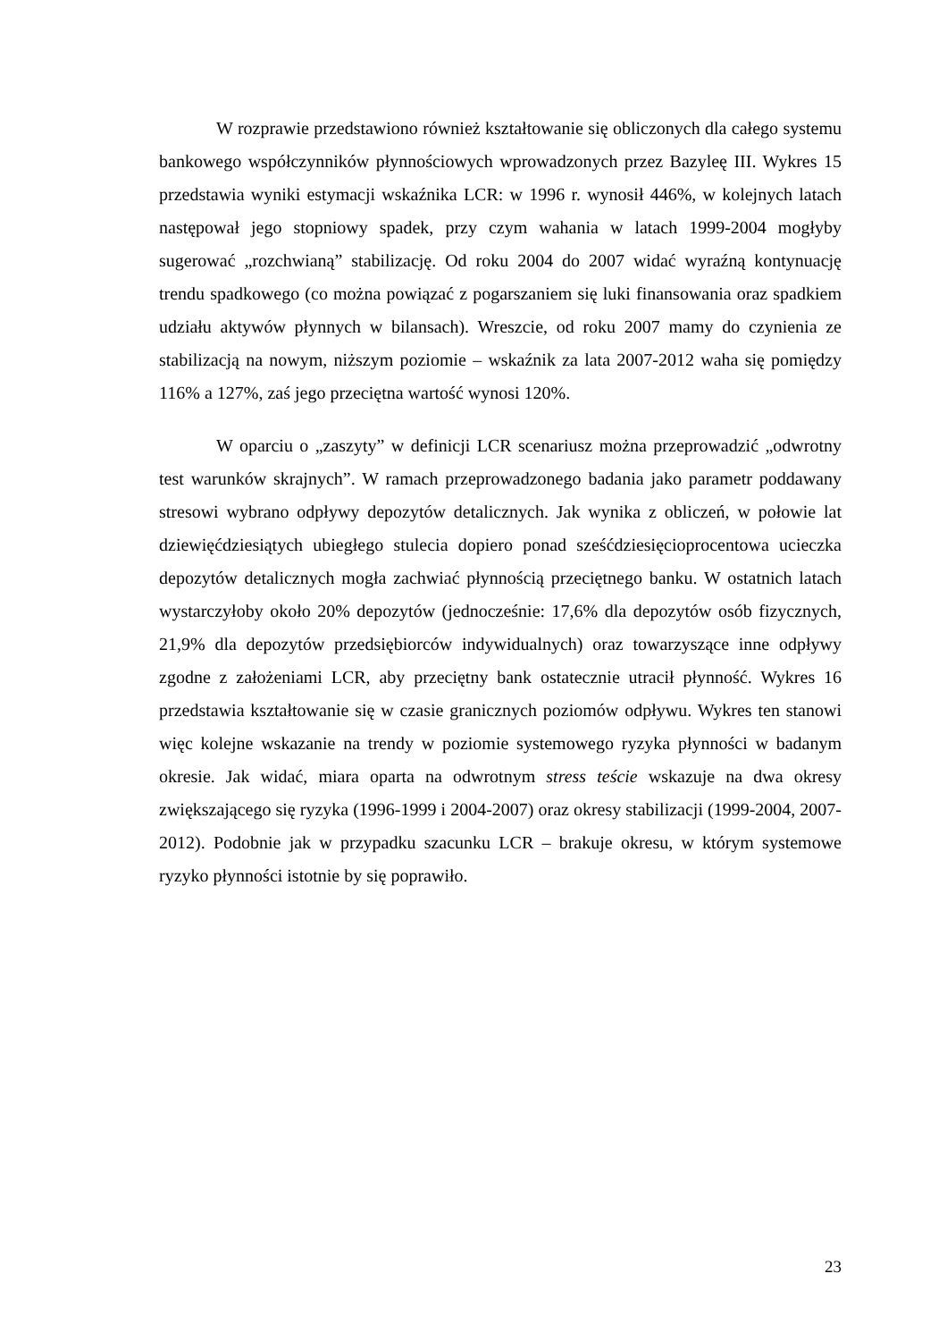W rozprawie przedstawiono również kształtowanie się obliczonych dla całego systemu bankowego współczynników płynnościowych wprowadzonych przez Bazyleę III. Wykres 15 przedstawia wyniki estymacji wskaźnika LCR: w 1996 r. wynosił 446%, w kolejnych latach następował jego stopniowy spadek, przy czym wahania w latach 1999-2004 mogłyby sugerować „rozchwianą” stabilizację. Od roku 2004 do 2007 widać wyraźną kontynuację trendu spadkowego (co można powiązać z pogarszaniem się luki finansowania oraz spadkiem udziału aktywów płynnych w bilansach). Wreszcie, od roku 2007 mamy do czynienia ze stabilizacją na nowym, niższym poziomie – wskaźnik za lata 2007-2012 waha się pomiędzy 116% a 127%, zaś jego przeciętna wartość wynosi 120%.
W oparciu o „zaszyty” w definicji LCR scenariusz można przeprowadzić „odwrotny test warunków skrajnych”. W ramach przeprowadzonego badania jako parametr poddawany stresowi wybrano odpływy depozytów detalicznych. Jak wynika z obliczeń, w połowie lat dziewięćdziesiątych ubiegłego stulecia dopiero ponad sześćdziesięcioprocentowa ucieczka depozytów detalicznych mogła zachwiać płynnością przeciętnego banku. W ostatnich latach wystarczyłoby około 20% depozytów (jednocześnie: 17,6% dla depozytów osób fizycznych, 21,9% dla depozytów przedsiębiorców indywidualnych) oraz towarzyszące inne odpływy zgodne z założeniami LCR, aby przeciętny bank ostatecznie utracił płynność. Wykres 16 przedstawia kształtowanie się w czasie granicznych poziomów odpływu. Wykres ten stanowi więc kolejne wskazanie na trendy w poziomie systemowego ryzyka płynności w badanym okresie. Jak widać, miara oparta na odwrotnym stress teście wskazuje na dwa okresy zwiększającego się ryzyka (1996-1999 i 2004-2007) oraz okresy stabilizacji (1999-2004, 2007-2012). Podobnie jak w przypadku szacunku LCR – brakuje okresu, w którym systemowe ryzyko płynności istotnie by się poprawiło.
23